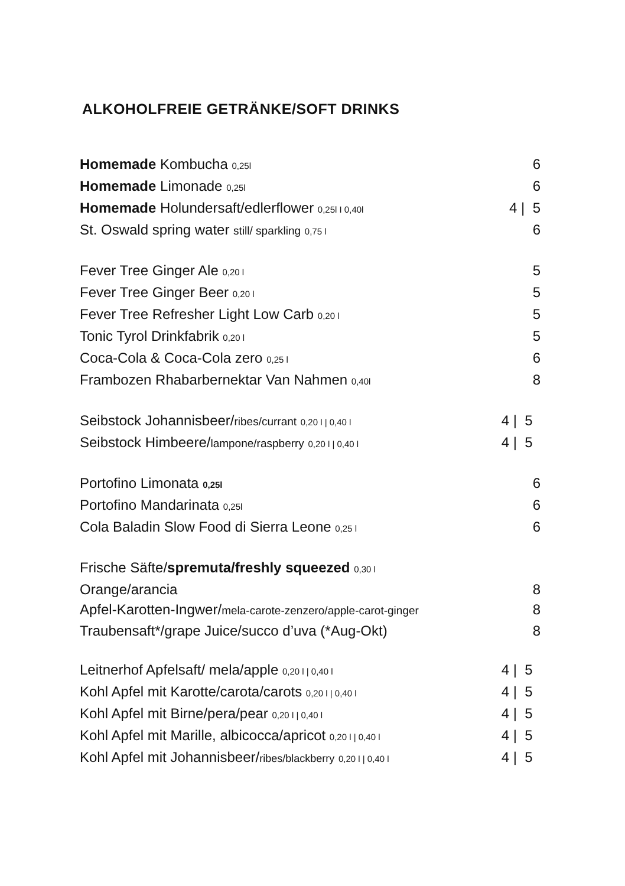ALKOHOLFREIE GETRÄNKE/SOFT DRINKS
Homemade Kombucha 0,25l 6
Homemade Limonade 0,25l 6
Homemade Holundersaft/edlerflower 0,25l I 0,40l 4 | 5
St. Oswald spring water still/ sparkling 0,75 l 6
Fever Tree Ginger Ale 0,20 l 5
Fever Tree Ginger Beer 0,20 l 5
Fever Tree Refresher Light Low Carb 0,20 l 5
Tonic Tyrol Drinkfabrik 0,20 l 5
Coca-Cola & Coca-Cola zero 0,25 l 6
Frambozen Rhabarbernektar Van Nahmen 0,40l 8
Seibstock Johannisbeer/ribes/currant 0,20 l | 0,40 l 4 | 5
Seibstock Himbeere/lampone/raspberry 0,20 l | 0,40 l 4 | 5
Portofino Limonata 0,25l 6
Portofino Mandarinata 0,25l 6
Cola Baladin Slow Food di Sierra Leone 0,25 l 6
Frische Säfte/spremuta/freshly squeezed 0,30 l
Orange/arancia 8
Apfel-Karotten-Ingwer/mela-carote-zenzero/apple-carot-ginger 8
Traubensaft*/grape Juice/succo d’uva (*Aug-Okt) 8
Leitnerhof Apfelsaft/ mela/apple 0,20 l | 0,40 l 4 | 5
Kohl Apfel mit Karotte/carota/carots 0,20 l | 0,40 l 4 | 5
Kohl Apfel mit Birne/pera/pear 0,20 l | 0,40 l 4 | 5
Kohl Apfel mit Marille, albicocca/apricot 0,20 l | 0,40 l 4 | 5
Kohl Apfel mit Johannisbeer/ribes/blackberry 0,20 l | 0,40 l 4 | 5